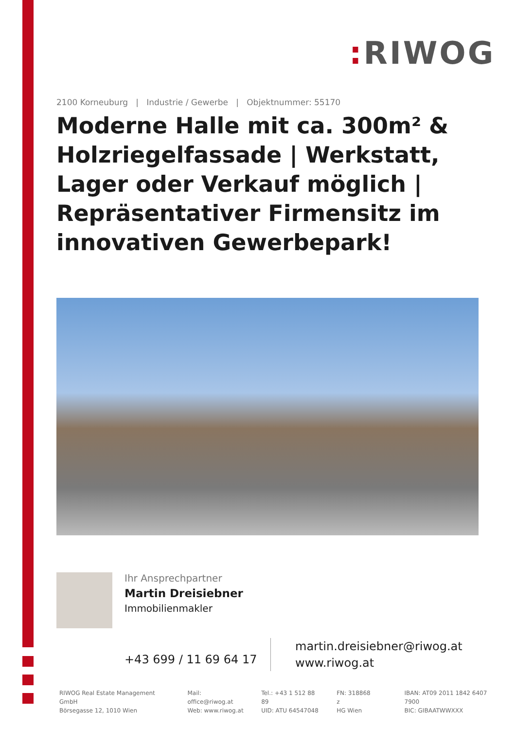: RIWOG
2100 Korneuburg | Industrie / Gewerbe | Objektnummer: 55170
Moderne Halle mit ca. 300m² & Holzriegelfassade | Werkstatt, Lager oder Verkauf möglich | Repräsentativer Firmensitz im innovativen Gewerbepark!
Ihr Ansprechpartner
Martin Dreisiebner
Immobilienmakler
+43 699 / 11 69 64 17
martin.dreisiebner@riwog.at
www.riwog.at
RIWOG Real Estate Management GmbH
Börsegasse 12, 1010 Wien
Mail: office@riwog.at
Web: www.riwog.at
Tel.: +43 1 512 88 89
UID: ATU 64547048
FN: 318868 z
HG Wien
IBAN: AT09 2011 1842 6407 7900
BIC: GIBAATWWXXX